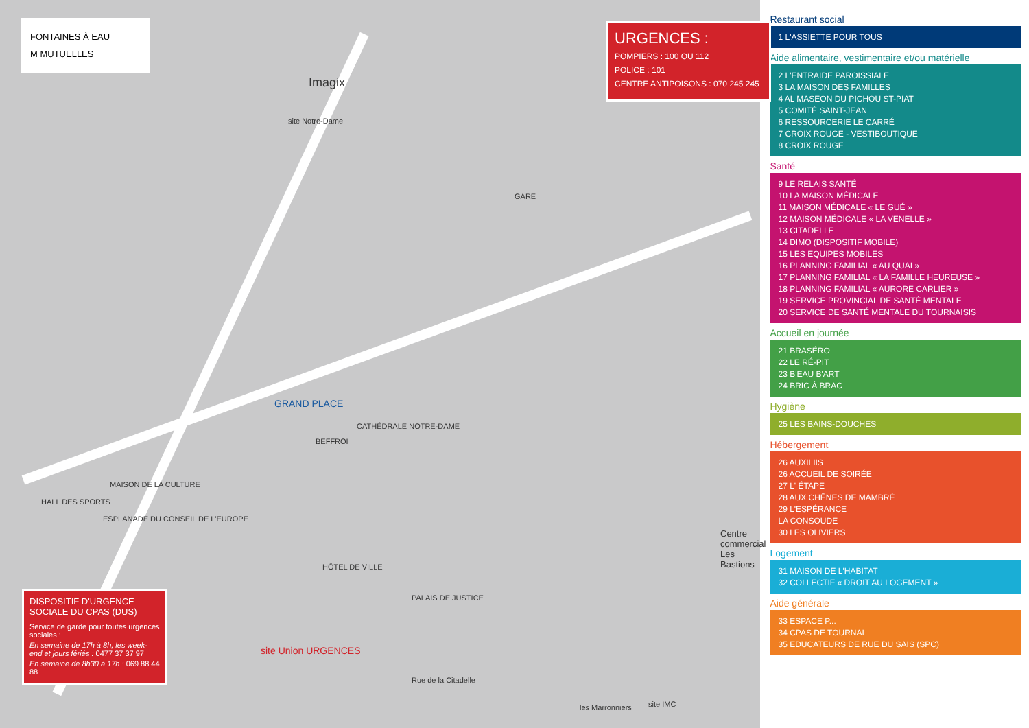FONTAINES À EAU
M MUTUELLES
URGENCES :
POMPIERS : 100 OU 112
POLICE : 101
CENTRE ANTIPOISONS : 070 245 245
site Notre-Dame
GRAND PLACE
CATHÉDRALE NOTRE-DAME
BEFFROI
GARE
ESPLANADE DU CONSEIL DE L'EUROPE
MAISON DE LA CULTURE
HALL DES SPORTS
HÔTEL DE VILLE
PALAIS DE JUSTICE
Centre commercial Les Bastions
site Union URGENCES
les Marronniers site IMC
Rue de la Citadelle
Imagix
DISPOSITIF D'URGENCE SOCIALE DU CPAS (DUS)
Service de garde pour toutes urgences sociales :
En semaine de 17h à 8h, les week-end et jours fériés : 0477 37 37 97
En semaine de 8h30 à 17h : 069 88 44 88
Restaurant social
1 L'ASSIETTE POUR TOUS
Aide alimentaire, vestimentaire et/ou matérielle
2 L'ENTRAIDE PAROISSIALE
3 LA MAISON DES FAMILLES
4 AL MASEON DU PICHOU ST-PIAT
5 COMITÉ SAINT-JEAN
6 RESSOURCERIE LE CARRÉ
7 CROIX ROUGE - VESTIBOUTIQUE
8 CROIX ROUGE
Santé
9 LE RELAIS SANTÉ
10 LA MAISON MÉDICALE
11 MAISON MÉDICALE « LE GUÉ »
12 MAISON MÉDICALE « LA VENELLE »
13 CITADELLE
14 DIMO (DISPOSITIF MOBILE)
15 LES EQUIPES MOBILES
16 PLANNING FAMILIAL « AU QUAI »
17 PLANNING FAMILIAL « LA FAMILLE HEUREUSE »
18 PLANNING FAMILIAL « AURORE CARLIER »
19 SERVICE PROVINCIAL DE SANTÉ MENTALE
20 SERVICE DE SANTÉ MENTALE DU TOURNAISIS
Accueil en journée
21 BRASÉRO
22 LE RÉ-PIT
23 B'EAU B'ART
24 BRIC À BRAC
Hygiène
25 LES BAINS-DOUCHES
Hébergement
26 AUXILIIS
26 ACCUEIL DE SOIRÉE
27 L' ÉTAPE
28 AUX CHÊNES DE MAMBRÉ
29 L'ESPÉRANCE
LA CONSOUDE
30 LES OLIVIERS
Logement
31 MAISON DE L'HABITAT
32 COLLECTIF « DROIT AU LOGEMENT »
Aide générale
33 ESPACE P...
34 CPAS DE TOURNAI
35 EDUCATEURS DE RUE DU SAIS (SPC)